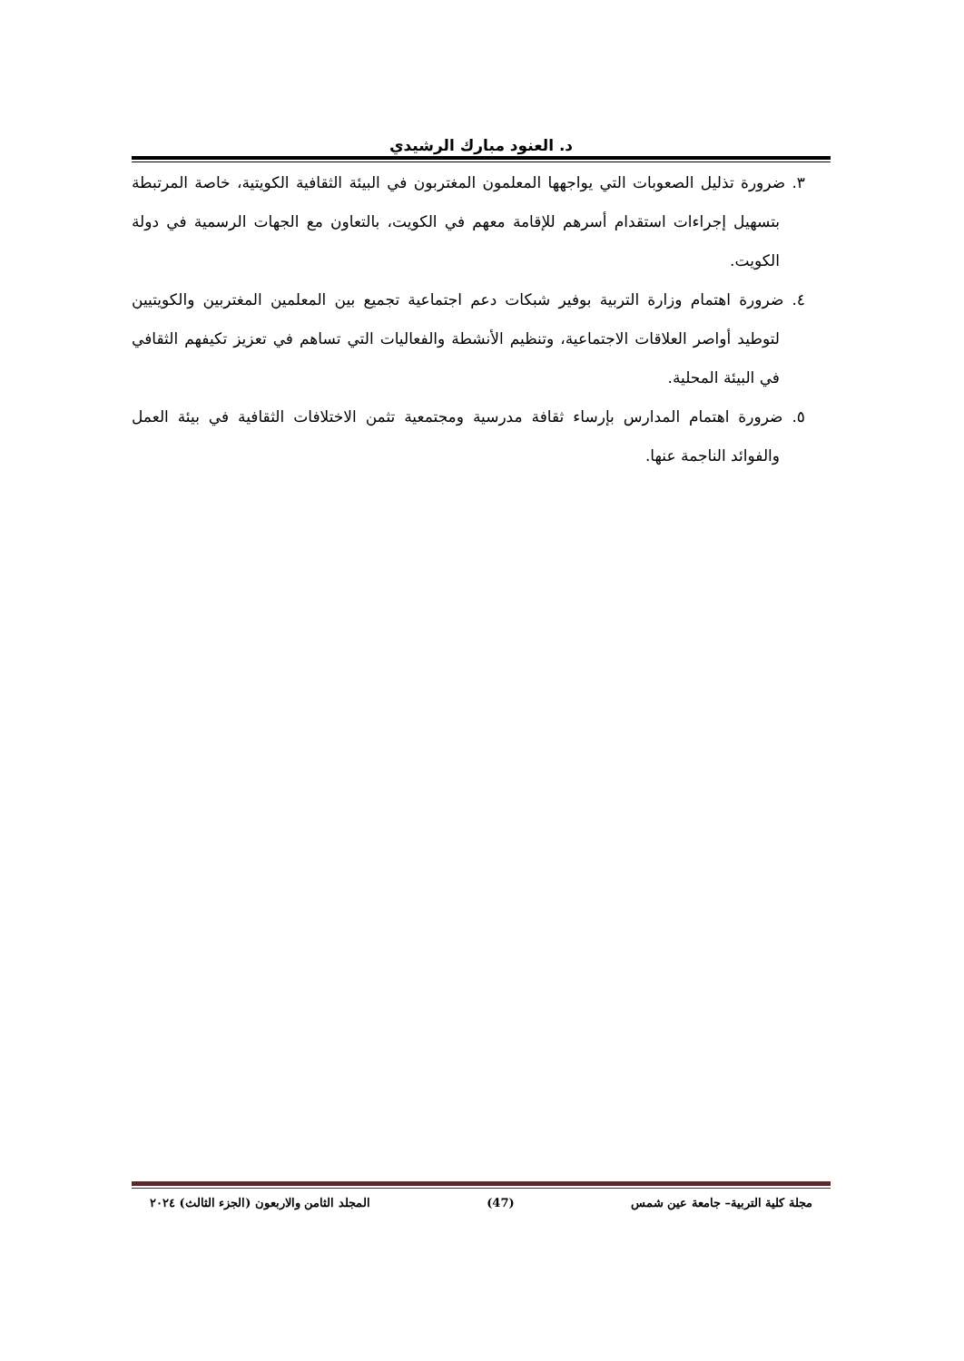د. العنود مبارك الرشيدي
٣. ضرورة تذليل الصعوبات التي يواجهها المعلمون المغتربون في البيئة الثقافية الكويتية، خاصة المرتبطة بتسهيل إجراءات استقدام أسرهم للإقامة معهم في الكويت، بالتعاون مع الجهات الرسمية في دولة الكويت.
٤. ضرورة اهتمام وزارة التربية بوفير شبكات دعم اجتماعية تجميع بين المعلمين المغتربين والكويتيين لتوطيد أواصر العلاقات الاجتماعية، وتنظيم الأنشطة والفعاليات التي تساهم في تعزيز تكيفهم الثقافي في البيئة المحلية.
٥. ضرورة اهتمام المدارس بإرساء ثقافة مدرسية ومجتمعية تثمن الاختلافات الثقافية في بيئة العمل والفوائد الناجمة عنها.
مجلة كلية التربية– جامعة عين شمس (47) المجلد الثامن والاربعون (الجزء الثالث) ٢٠٢٤